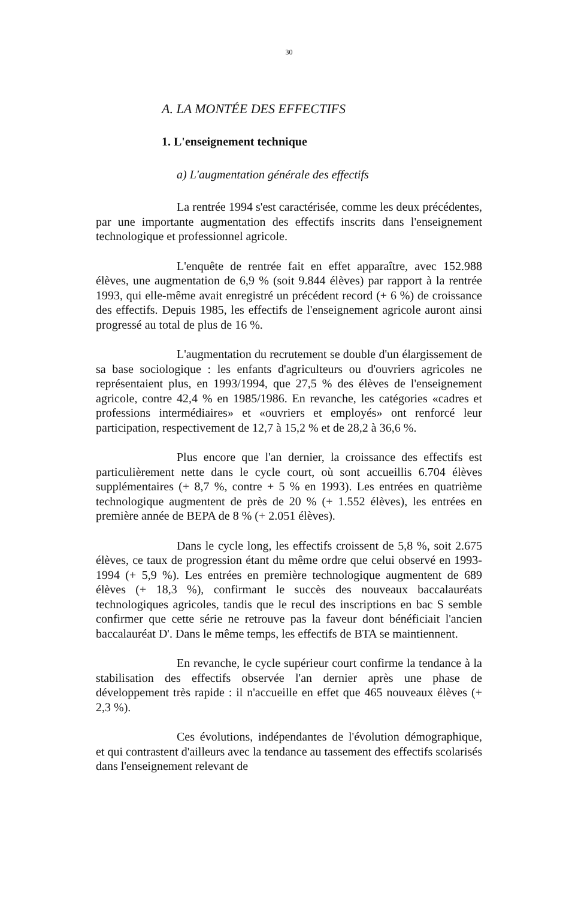30
A. LA MONTÉE DES EFFECTIFS
1. L'enseignement technique
a) L'augmentation générale des effectifs
La rentrée 1994 s'est caractérisée, comme les deux précédentes, par une importante augmentation des effectifs inscrits dans l'enseignement technologique et professionnel agricole.
L'enquête de rentrée fait en effet apparaître, avec 152.988 élèves, une augmentation de 6,9 % (soit 9.844 élèves) par rapport à la rentrée 1993, qui elle-même avait enregistré un précédent record (+ 6 %) de croissance des effectifs. Depuis 1985, les effectifs de l'enseignement agricole auront ainsi progressé au total de plus de 16 %.
L'augmentation du recrutement se double d'un élargissement de sa base sociologique : les enfants d'agriculteurs ou d'ouvriers agricoles ne représentaient plus, en 1993/1994, que 27,5 % des élèves de l'enseignement agricole, contre 42,4 % en 1985/1986. En revanche, les catégories «cadres et professions intermédiaires» et «ouvriers et employés» ont renforcé leur participation, respectivement de 12,7 à 15,2 % et de 28,2 à 36,6 %.
Plus encore que l'an dernier, la croissance des effectifs est particulièrement nette dans le cycle court, où sont accueillis 6.704 élèves supplémentaires (+ 8,7 %, contre + 5 % en 1993). Les entrées en quatrième technologique augmentent de près de 20 % (+ 1.552 élèves), les entrées en première année de BEPA de 8 % (+ 2.051 élèves).
Dans le cycle long, les effectifs croissent de 5,8 %, soit 2.675 élèves, ce taux de progression étant du même ordre que celui observé en 1993-1994 (+ 5,9 %). Les entrées en première technologique augmentent de 689 élèves (+ 18,3 %), confirmant le succès des nouveaux baccalauréats technologiques agricoles, tandis que le recul des inscriptions en bac S semble confirmer que cette série ne retrouve pas la faveur dont bénéficiait l'ancien baccalauréat D'. Dans le même temps, les effectifs de BTA se maintiennent.
En revanche, le cycle supérieur court confirme la tendance à la stabilisation des effectifs observée l'an dernier après une phase de développement très rapide : il n'accueille en effet que 465 nouveaux élèves (+ 2,3 %).
Ces évolutions, indépendantes de l'évolution démographique, et qui contrastent d'ailleurs avec la tendance au tassement des effectifs scolarisés dans l'enseignement relevant de